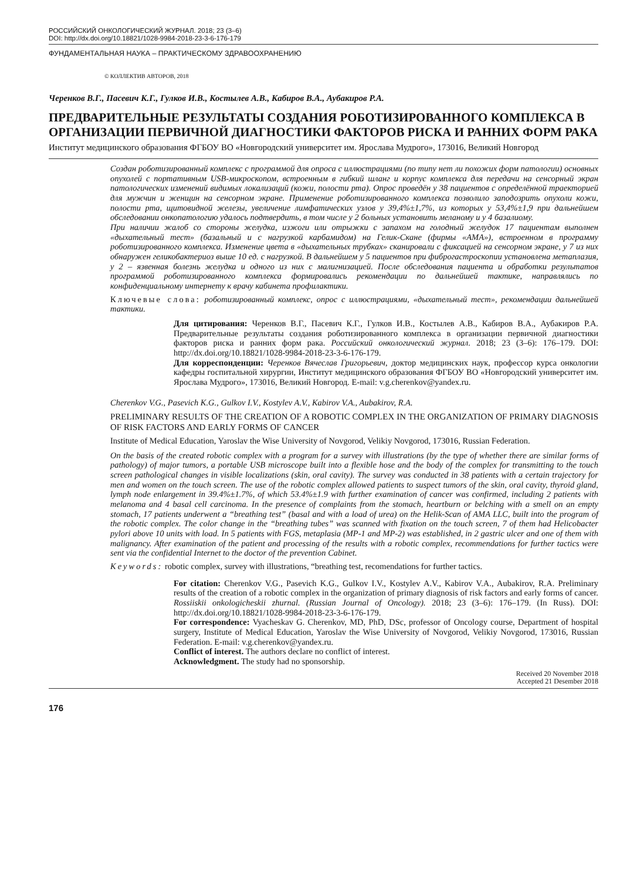РОССИЙСКИЙ ОНКОЛОГИЧЕСКИЙ ЖУРНАЛ. 2018; 23 (3–6)
DOI: http://dx.doi.org/10.18821/1028-9984-2018-23-3-6-176-179
ФУНДАМЕНТАЛЬНАЯ НАУКА – ПРАКТИЧЕСКОМУ ЗДРАВООХРАНЕНИЮ
© КОЛЛЕКТИВ АВТОРОВ, 2018
Черенков В.Г., Пасевич К.Г., Гулков И.В., Костылев А.В., Кабиров В.А., Аубакиров Р.А.
ПРЕДВАРИТЕЛЬНЫЕ РЕЗУЛЬТАТЫ СОЗДАНИЯ РОБОТИЗИРОВАННОГО КОМПЛЕКСА В ОРГАНИЗАЦИИ ПЕРВИЧНОЙ ДИАГНОСТИКИ ФАКТОРОВ РИСКА И РАННИХ ФОРМ РАКА
Институт медицинского образования ФГБОУ ВО «Новгородский университет им. Ярослава Мудрого», 173016, Великий Новгород
Создан роботизированный комплекс с программой для опроса с иллюстрациями (по типу нет ли похожих форм патологии) основных опухолей с портативным USB-микроскопом, встроенным в гибкий шланг и корпус комплекса для передачи на сенсорный экран патологических изменений видимых локализаций (кожи, полости рта). Опрос проведён у 38 пациентов с определённой траекторией для мужчин и женщин на сенсорном экране. Применение роботизированного комплекса позволило заподозрить опухоли кожи, полости рта, щитовидной железы, увеличение лимфатических узлов у 39,4%±1,7%, из которых у 53,4%±1,9 при дальнейшем обследовании онкопатологию удалось подтвердить, в том числе у 2 больных установить меланому и у 4 базалиому.
При наличии жалоб со стороны желудка, изжоги или отрыжки с запахом на голодный желудок 17 пациентам выполнен «дыхательный тест» (базальный и с нагрузкой карбамидом) на Гелик-Скане (фирмы «АМА»), встроенном в программу роботизированного комплекса. Изменение цвета в «дыхательных трубках» сканировали с фиксацией на сенсорном экране, у 7 из них обнаружен геликобактериоз выше 10 ед. с нагрузкой. В дальнейшем у 5 пациентов при фиброгастроскопии установлена метаплазия, у 2 – язвенная болезнь желудка и одного из них с малигнизацией. После обследования пациента и обработки результатов программой роботизированного комплекса формировались рекомендации по дальнейшей тактике, направлялись по конфиденциальному интернету к врачу кабинета профилактики.
Ключевые слова: роботизированный комплекс, опрос с иллюстрациями, «дыхательный тест», рекомендации дальнейшей тактики.
Для цитирования: Черенков В.Г., Пасевич К.Г., Гулков И.В., Костылев А.В., Кабиров В.А., Аубакиров Р.А. Предварительные результаты создания роботизированного комплекса в организации первичной диагностики факторов риска и ранних форм рака. Российский онкологический журнал. 2018; 23 (3–6): 176–179. DOI: http://dx.doi.org/10.18821/1028-9984-2018-23-3-6-176-179.
Для корреспонденции: Черенков Вячеслав Григорьевич, доктор медицинских наук, профессор курса онкологии кафедры госпитальной хирургии, Институт медицинского образования ФГБОУ ВО «Новгородский университет им. Ярослава Мудрого», 173016, Великий Новгород. E-mail: v.g.cherenkov@yandex.ru.
Cherenkov V.G., Pasevich K.G., Gulkov I.V., Kostylev A.V., Kabirov V.A., Aubakirov, R.A.
PRELIMINARY RESULTS OF THE CREATION OF A ROBOTIC COMPLEX IN THE ORGANIZATION OF PRIMARY DIAGNOSIS OF RISK FACTORS AND EARLY FORMS OF CANCER
Institute of Medical Education, Yaroslav the Wise University of Novgorod, Velikiy Novgorod, 173016, Russian Federation.
On the basis of the created robotic complex with a program for a survey with illustrations (by the type of whether there are similar forms of pathology) of major tumors, a portable USB microscope built into a flexible hose and the body of the complex for transmitting to the touch screen pathological changes in visible localizations (skin, oral cavity). The survey was conducted in 38 patients with a certain trajectory for men and women on the touch screen. The use of the robotic complex allowed patients to suspect tumors of the skin, oral cavity, thyroid gland, lymph node enlargement in 39.4%±1.7%, of which 53.4%±1.9 with further examination of cancer was confirmed, including 2 patients with melanoma and 4 basal cell carcinoma. In the presence of complaints from the stomach, heartburn or belching with a smell on an empty stomach, 17 patients underwent a “breathing test” (basal and with a load of urea) on the Helik-Scan of AMA LLC, built into the program of the robotic complex. The color change in the “breathing tubes” was scanned with fixation on the touch screen, 7 of them had Helicobacter pylori above 10 units with load. In 5 patients with FGS, metaplasia (MP-1 and MP-2) was established, in 2 gastric ulcer and one of them with malignancy. After examination of the patient and processing of the results with a robotic complex, recommendations for further tactics were sent via the confidential Internet to the doctor of the prevention Cabinet.
Keywords: robotic complex, survey with illustrations, “breathing test, recomendations for further tactics.
For citation: Cherenkov V.G., Pasevich K.G., Gulkov I.V., Kostylev A.V., Kabirov V.A., Aubakirov, R.A. Preliminary results of the creation of a robotic complex in the organization of primary diagnosis of risk factors and early forms of cancer. Rossiiskii onkologicheskii zhurnal. (Russian Journal of Oncology). 2018; 23 (3–6): 176–179. (In Russ). DOI: http://dx.doi.org/10.18821/1028-9984-2018-23-3-6-176-179.
For correspondence: Vyacheskav G. Cherenkov, MD, PhD, DSc, professor of Oncology course, Department of hospital surgery, Institute of Medical Education, Yaroslav the Wise University of Novgorod, Velikiy Novgorod, 173016, Russian Federation. E-mail: v.g.cherenkov@yandex.ru.
Conflict of interest. The authors declare no conflict of interest.
Acknowledgment. The study had no sponsorship.
Received 20 November 2018
Accepted 21 Desember 2018
176